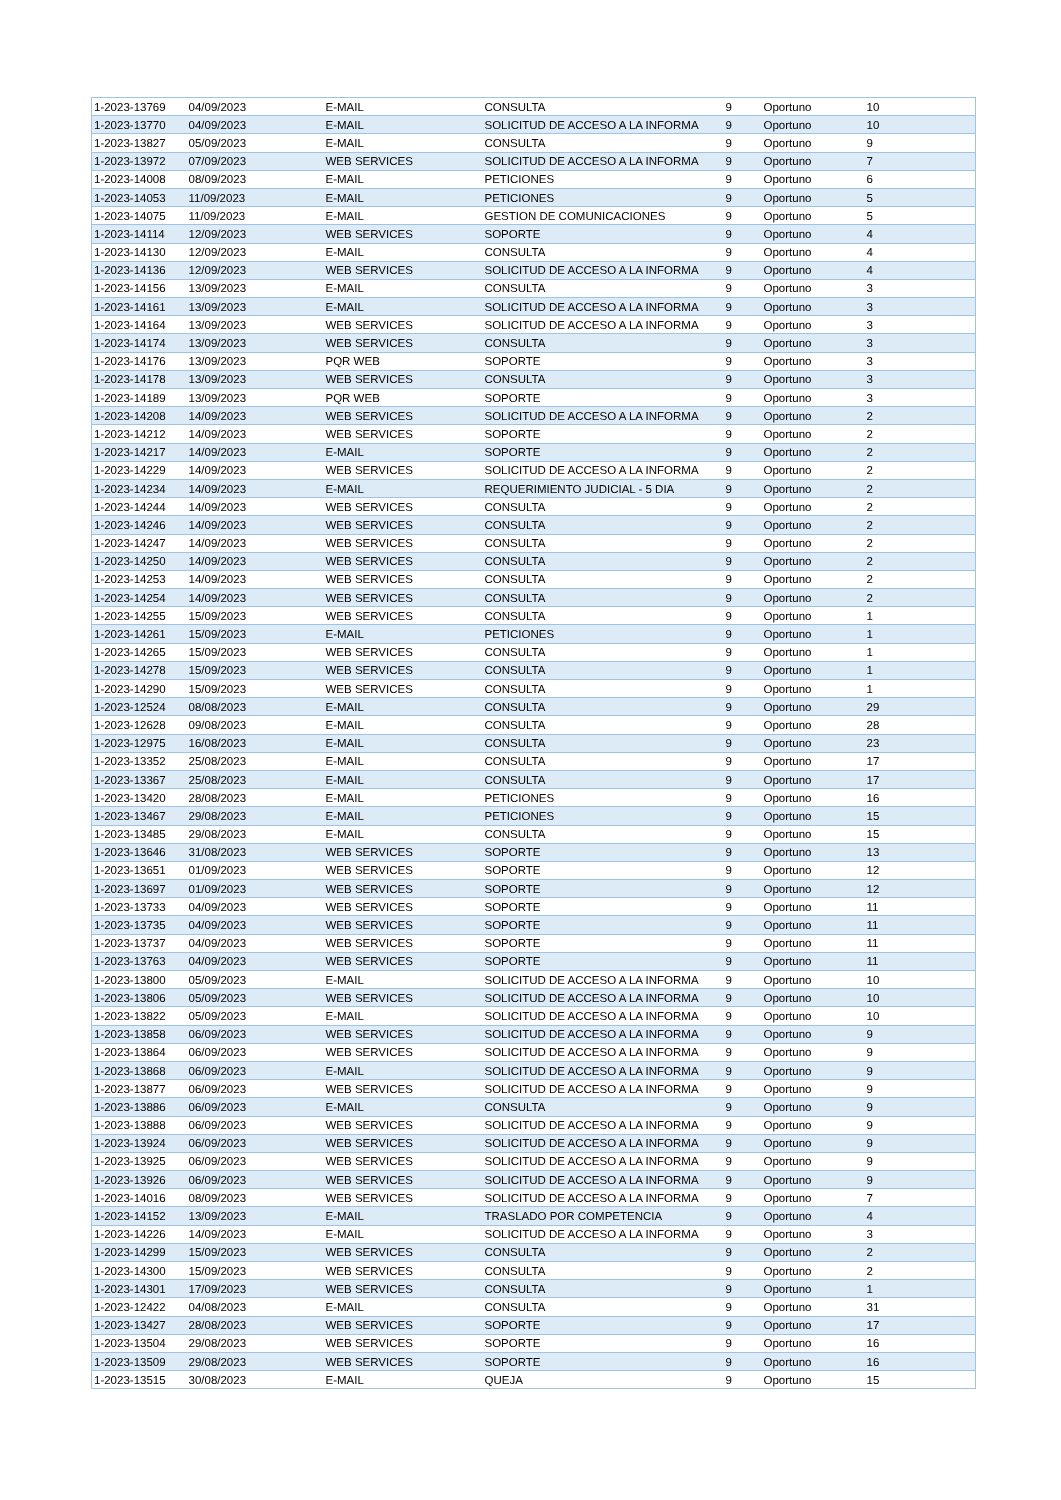| 1-2023-13769 | 04/09/2023 | E-MAIL | CONSULTA | 9 | Oportuno | 10 |
| 1-2023-13770 | 04/09/2023 | E-MAIL | SOLICITUD DE ACCESO A LA INFORMA | 9 | Oportuno | 10 |
| 1-2023-13827 | 05/09/2023 | E-MAIL | CONSULTA | 9 | Oportuno | 9 |
| 1-2023-13972 | 07/09/2023 | WEB SERVICES | SOLICITUD DE ACCESO A LA INFORMA | 9 | Oportuno | 7 |
| 1-2023-14008 | 08/09/2023 | E-MAIL | PETICIONES | 9 | Oportuno | 6 |
| 1-2023-14053 | 11/09/2023 | E-MAIL | PETICIONES | 9 | Oportuno | 5 |
| 1-2023-14075 | 11/09/2023 | E-MAIL | GESTION DE COMUNICACIONES | 9 | Oportuno | 5 |
| 1-2023-14114 | 12/09/2023 | WEB SERVICES | SOPORTE | 9 | Oportuno | 4 |
| 1-2023-14130 | 12/09/2023 | E-MAIL | CONSULTA | 9 | Oportuno | 4 |
| 1-2023-14136 | 12/09/2023 | WEB SERVICES | SOLICITUD DE ACCESO A LA INFORMA | 9 | Oportuno | 4 |
| 1-2023-14156 | 13/09/2023 | E-MAIL | CONSULTA | 9 | Oportuno | 3 |
| 1-2023-14161 | 13/09/2023 | E-MAIL | SOLICITUD DE ACCESO A LA INFORMA | 9 | Oportuno | 3 |
| 1-2023-14164 | 13/09/2023 | WEB SERVICES | SOLICITUD DE ACCESO A LA INFORMA | 9 | Oportuno | 3 |
| 1-2023-14174 | 13/09/2023 | WEB SERVICES | CONSULTA | 9 | Oportuno | 3 |
| 1-2023-14176 | 13/09/2023 | PQR WEB | SOPORTE | 9 | Oportuno | 3 |
| 1-2023-14178 | 13/09/2023 | WEB SERVICES | CONSULTA | 9 | Oportuno | 3 |
| 1-2023-14189 | 13/09/2023 | PQR WEB | SOPORTE | 9 | Oportuno | 3 |
| 1-2023-14208 | 14/09/2023 | WEB SERVICES | SOLICITUD DE ACCESO A LA INFORMA | 9 | Oportuno | 2 |
| 1-2023-14212 | 14/09/2023 | WEB SERVICES | SOPORTE | 9 | Oportuno | 2 |
| 1-2023-14217 | 14/09/2023 | E-MAIL | SOPORTE | 9 | Oportuno | 2 |
| 1-2023-14229 | 14/09/2023 | WEB SERVICES | SOLICITUD DE ACCESO A LA INFORMA | 9 | Oportuno | 2 |
| 1-2023-14234 | 14/09/2023 | E-MAIL | REQUERIMIENTO JUDICIAL - 5 DIA | 9 | Oportuno | 2 |
| 1-2023-14244 | 14/09/2023 | WEB SERVICES | CONSULTA | 9 | Oportuno | 2 |
| 1-2023-14246 | 14/09/2023 | WEB SERVICES | CONSULTA | 9 | Oportuno | 2 |
| 1-2023-14247 | 14/09/2023 | WEB SERVICES | CONSULTA | 9 | Oportuno | 2 |
| 1-2023-14250 | 14/09/2023 | WEB SERVICES | CONSULTA | 9 | Oportuno | 2 |
| 1-2023-14253 | 14/09/2023 | WEB SERVICES | CONSULTA | 9 | Oportuno | 2 |
| 1-2023-14254 | 14/09/2023 | WEB SERVICES | CONSULTA | 9 | Oportuno | 2 |
| 1-2023-14255 | 15/09/2023 | WEB SERVICES | CONSULTA | 9 | Oportuno | 1 |
| 1-2023-14261 | 15/09/2023 | E-MAIL | PETICIONES | 9 | Oportuno | 1 |
| 1-2023-14265 | 15/09/2023 | WEB SERVICES | CONSULTA | 9 | Oportuno | 1 |
| 1-2023-14278 | 15/09/2023 | WEB SERVICES | CONSULTA | 9 | Oportuno | 1 |
| 1-2023-14290 | 15/09/2023 | WEB SERVICES | CONSULTA | 9 | Oportuno | 1 |
| 1-2023-12524 | 08/08/2023 | E-MAIL | CONSULTA | 9 | Oportuno | 29 |
| 1-2023-12628 | 09/08/2023 | E-MAIL | CONSULTA | 9 | Oportuno | 28 |
| 1-2023-12975 | 16/08/2023 | E-MAIL | CONSULTA | 9 | Oportuno | 23 |
| 1-2023-13352 | 25/08/2023 | E-MAIL | CONSULTA | 9 | Oportuno | 17 |
| 1-2023-13367 | 25/08/2023 | E-MAIL | CONSULTA | 9 | Oportuno | 17 |
| 1-2023-13420 | 28/08/2023 | E-MAIL | PETICIONES | 9 | Oportuno | 16 |
| 1-2023-13467 | 29/08/2023 | E-MAIL | PETICIONES | 9 | Oportuno | 15 |
| 1-2023-13485 | 29/08/2023 | E-MAIL | CONSULTA | 9 | Oportuno | 15 |
| 1-2023-13646 | 31/08/2023 | WEB SERVICES | SOPORTE | 9 | Oportuno | 13 |
| 1-2023-13651 | 01/09/2023 | WEB SERVICES | SOPORTE | 9 | Oportuno | 12 |
| 1-2023-13697 | 01/09/2023 | WEB SERVICES | SOPORTE | 9 | Oportuno | 12 |
| 1-2023-13733 | 04/09/2023 | WEB SERVICES | SOPORTE | 9 | Oportuno | 11 |
| 1-2023-13735 | 04/09/2023 | WEB SERVICES | SOPORTE | 9 | Oportuno | 11 |
| 1-2023-13737 | 04/09/2023 | WEB SERVICES | SOPORTE | 9 | Oportuno | 11 |
| 1-2023-13763 | 04/09/2023 | WEB SERVICES | SOPORTE | 9 | Oportuno | 11 |
| 1-2023-13800 | 05/09/2023 | E-MAIL | SOLICITUD DE ACCESO A LA INFORMA | 9 | Oportuno | 10 |
| 1-2023-13806 | 05/09/2023 | WEB SERVICES | SOLICITUD DE ACCESO A LA INFORMA | 9 | Oportuno | 10 |
| 1-2023-13822 | 05/09/2023 | E-MAIL | SOLICITUD DE ACCESO A LA INFORMA | 9 | Oportuno | 10 |
| 1-2023-13858 | 06/09/2023 | WEB SERVICES | SOLICITUD DE ACCESO A LA INFORMA | 9 | Oportuno | 9 |
| 1-2023-13864 | 06/09/2023 | WEB SERVICES | SOLICITUD DE ACCESO A LA INFORMA | 9 | Oportuno | 9 |
| 1-2023-13868 | 06/09/2023 | E-MAIL | SOLICITUD DE ACCESO A LA INFORMA | 9 | Oportuno | 9 |
| 1-2023-13877 | 06/09/2023 | WEB SERVICES | SOLICITUD DE ACCESO A LA INFORMA | 9 | Oportuno | 9 |
| 1-2023-13886 | 06/09/2023 | E-MAIL | CONSULTA | 9 | Oportuno | 9 |
| 1-2023-13888 | 06/09/2023 | WEB SERVICES | SOLICITUD DE ACCESO A LA INFORMA | 9 | Oportuno | 9 |
| 1-2023-13924 | 06/09/2023 | WEB SERVICES | SOLICITUD DE ACCESO A LA INFORMA | 9 | Oportuno | 9 |
| 1-2023-13925 | 06/09/2023 | WEB SERVICES | SOLICITUD DE ACCESO A LA INFORMA | 9 | Oportuno | 9 |
| 1-2023-13926 | 06/09/2023 | WEB SERVICES | SOLICITUD DE ACCESO A LA INFORMA | 9 | Oportuno | 9 |
| 1-2023-14016 | 08/09/2023 | WEB SERVICES | SOLICITUD DE ACCESO A LA INFORMA | 9 | Oportuno | 7 |
| 1-2023-14152 | 13/09/2023 | E-MAIL | TRASLADO POR COMPETENCIA | 9 | Oportuno | 4 |
| 1-2023-14226 | 14/09/2023 | E-MAIL | SOLICITUD DE ACCESO A LA INFORMA | 9 | Oportuno | 3 |
| 1-2023-14299 | 15/09/2023 | WEB SERVICES | CONSULTA | 9 | Oportuno | 2 |
| 1-2023-14300 | 15/09/2023 | WEB SERVICES | CONSULTA | 9 | Oportuno | 2 |
| 1-2023-14301 | 17/09/2023 | WEB SERVICES | CONSULTA | 9 | Oportuno | 1 |
| 1-2023-12422 | 04/08/2023 | E-MAIL | CONSULTA | 9 | Oportuno | 31 |
| 1-2023-13427 | 28/08/2023 | WEB SERVICES | SOPORTE | 9 | Oportuno | 17 |
| 1-2023-13504 | 29/08/2023 | WEB SERVICES | SOPORTE | 9 | Oportuno | 16 |
| 1-2023-13509 | 29/08/2023 | WEB SERVICES | SOPORTE | 9 | Oportuno | 16 |
| 1-2023-13515 | 30/08/2023 | E-MAIL | QUEJA | 9 | Oportuno | 15 |